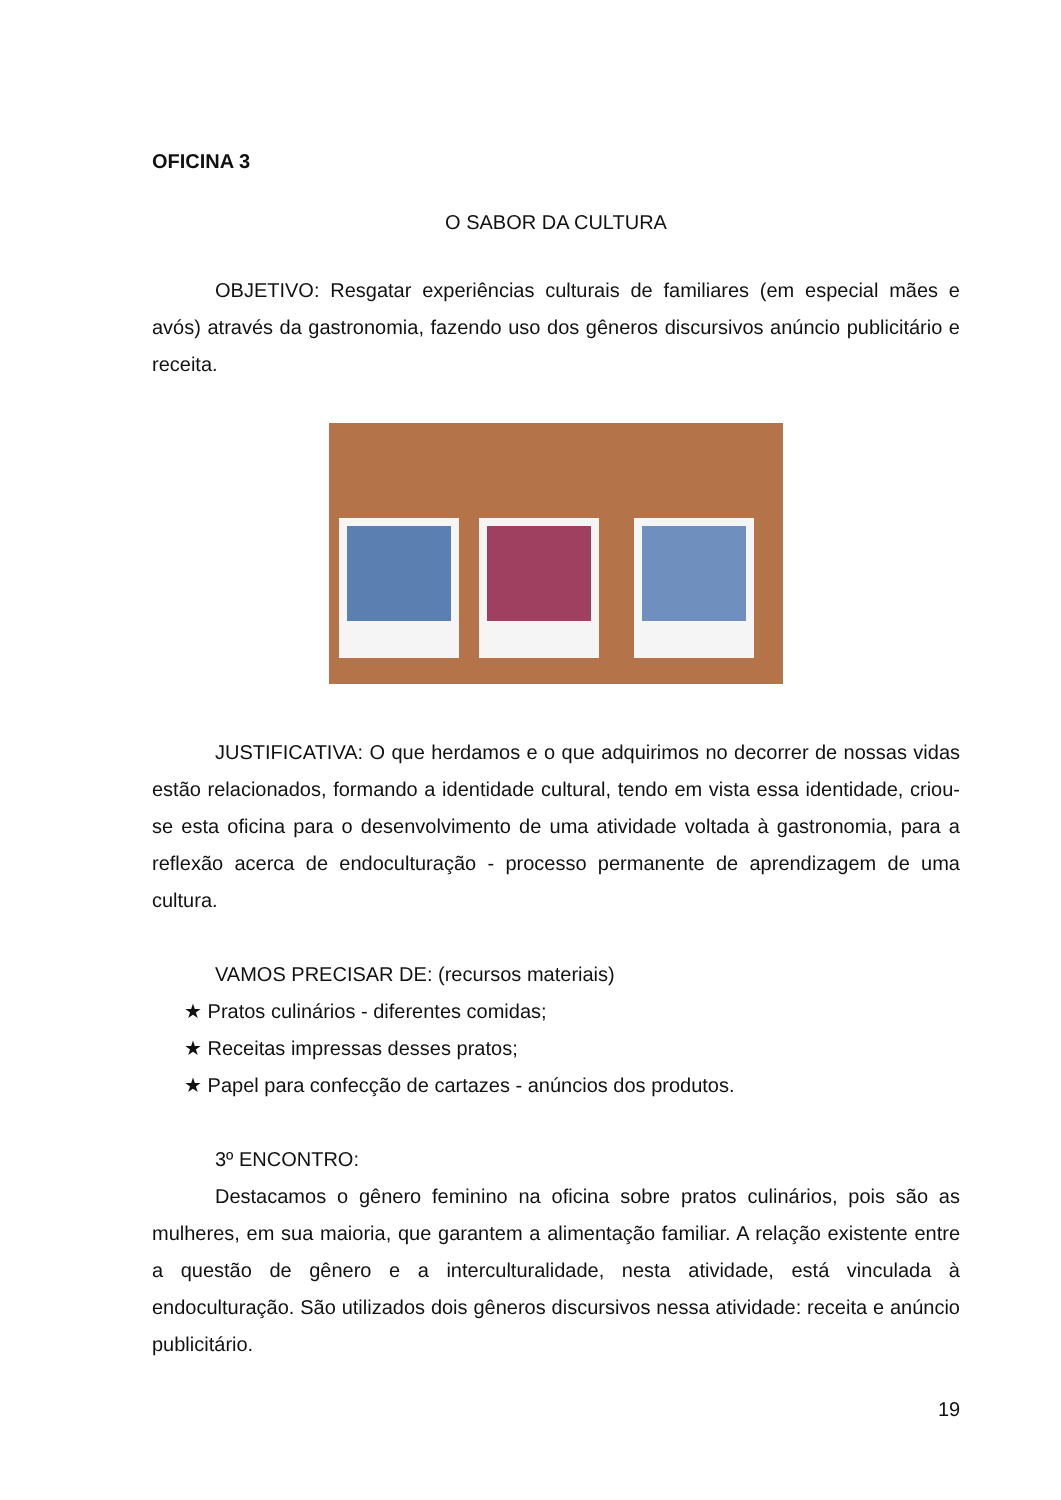OFICINA 3
O SABOR DA CULTURA
OBJETIVO: Resgatar experiências culturais de familiares (em especial mães e avós) através da gastronomia, fazendo uso dos gêneros discursivos anúncio publicitário e receita.
JUSTIFICATIVA: O que herdamos e o que adquirimos no decorrer de nossas vidas estão relacionados, formando a identidade cultural, tendo em vista essa identidade, criou-se esta oficina para o desenvolvimento de uma atividade voltada à gastronomia, para a reflexão acerca de endoculturação - processo permanente de aprendizagem de uma cultura.
VAMOS PRECISAR DE: (recursos materiais)
★ Pratos culinários - diferentes comidas;
★ Receitas impressas desses pratos;
★ Papel para confecção de cartazes - anúncios dos produtos.
3º ENCONTRO:
Destacamos o gênero feminino na oficina sobre pratos culinários, pois são as mulheres, em sua maioria, que garantem a alimentação familiar. A relação existente entre a questão de gênero e a interculturalidade, nesta atividade, está vinculada à endoculturação. São utilizados dois gêneros discursivos nessa atividade: receita e anúncio publicitário.
19